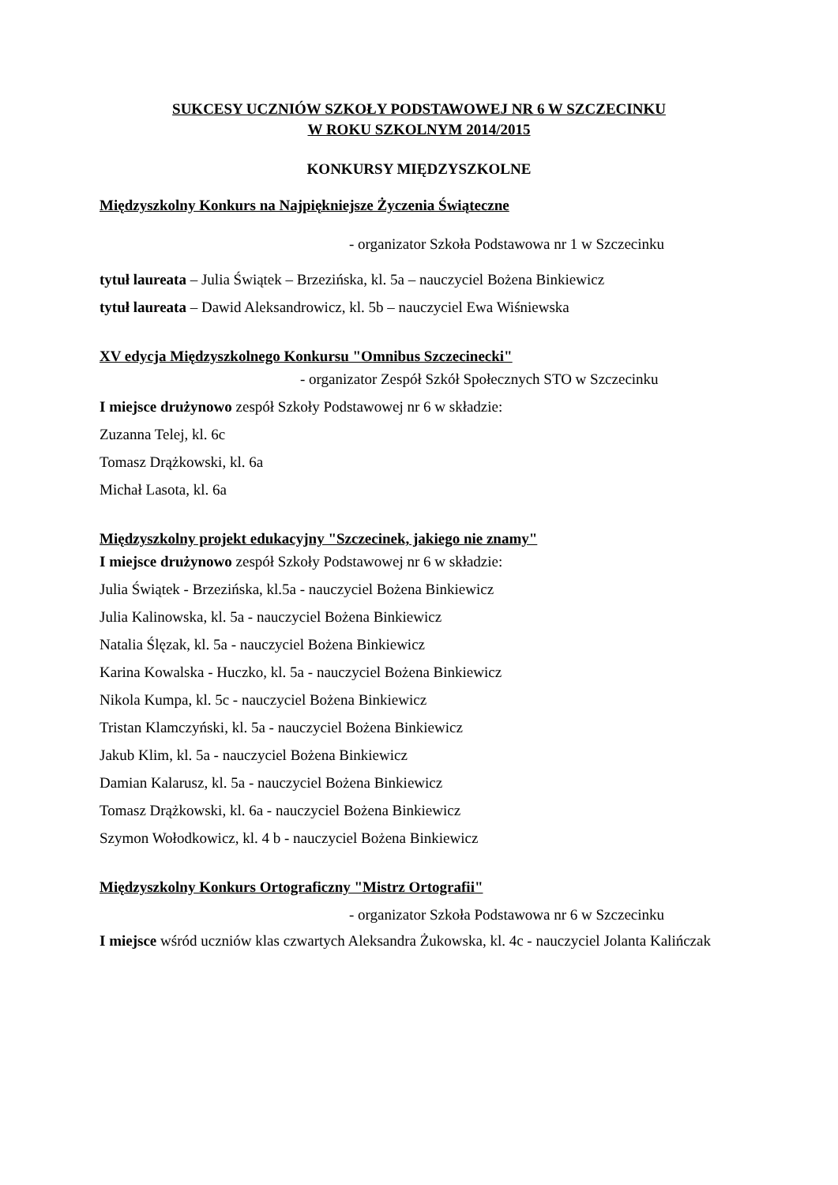SUKCESY UCZNIÓW SZKOŁY PODSTAWOWEJ NR 6 W SZCZECINKU
W ROKU SZKOLNYM 2014/2015
KONKURSY MIĘDZYSZKOLNE
Międzyszkolny Konkurs na Najpiękniejsze Życzenia Świąteczne
- organizator Szkoła Podstawowa nr 1 w Szczecinku
tytuł laureata – Julia Świątek – Brzezińska, kl. 5a – nauczyciel Bożena Binkiewicz
tytuł laureata – Dawid Aleksandrowicz, kl. 5b – nauczyciel Ewa Wiśniewska
XV edycja Międzyszkolnego Konkursu "Omnibus Szczecinecki"
- organizator Zespół Szkół Społecznych STO w Szczecinku
I miejsce drużynowo zespół Szkoły Podstawowej nr 6 w składzie:
Zuzanna Telej, kl. 6c
Tomasz Drążkowski, kl. 6a
Michał Lasota, kl. 6a
Międzyszkolny projekt edukacyjny "Szczecinek, jakiego nie znamy"
I miejsce drużynowo zespół Szkoły Podstawowej nr 6 w składzie:
Julia Świątek - Brzezińska, kl.5a - nauczyciel Bożena Binkiewicz
Julia Kalinowska, kl. 5a - nauczyciel Bożena Binkiewicz
Natalia Ślęzak, kl. 5a - nauczyciel Bożena Binkiewicz
Karina Kowalska - Huczko, kl. 5a - nauczyciel Bożena Binkiewicz
Nikola Kumpa, kl. 5c - nauczyciel Bożena Binkiewicz
Tristan Klamczyński, kl. 5a - nauczyciel Bożena Binkiewicz
Jakub Klim, kl. 5a - nauczyciel Bożena Binkiewicz
Damian Kalarusz, kl. 5a - nauczyciel Bożena Binkiewicz
Tomasz Drążkowski, kl. 6a - nauczyciel Bożena Binkiewicz
Szymon Wołodkowicz, kl. 4 b - nauczyciel Bożena Binkiewicz
Międzyszkolny Konkurs Ortograficzny "Mistrz Ortografii"
- organizator Szkoła Podstawowa nr 6 w Szczecinku
I miejsce wśród uczniów klas czwartych Aleksandra Żukowska, kl. 4c - nauczyciel Jolanta Kalińczak